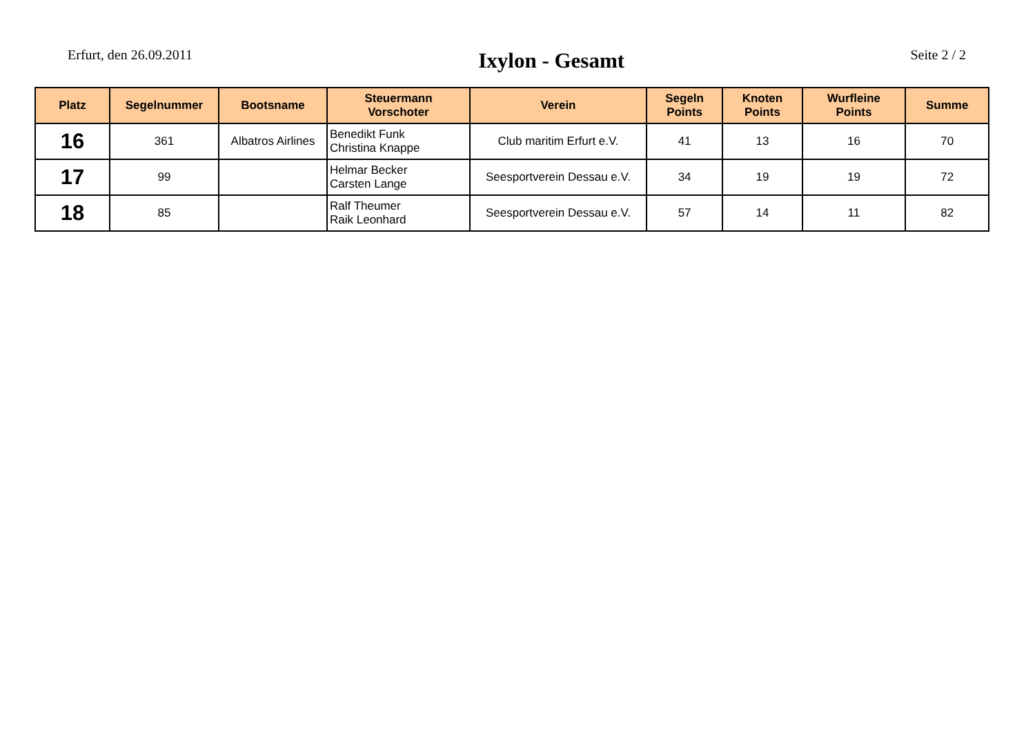Erfurt, den 26.09.2011
Ixylon - Gesamt
Seite 2 / 2
| Platz | Segelnummer | Bootsname | Steuermann Vorschoter | Verein | Segeln Points | Knoten Points | Wurfleine Points | Summe |
| --- | --- | --- | --- | --- | --- | --- | --- | --- |
| 16 | 361 | Albatros Airlines | Benedikt Funk Christina Knappe | Club maritim Erfurt e.V. | 41 | 13 | 16 | 70 |
| 17 | 99 | | Helmar Becker Carsten Lange | Seesportverein Dessau e.V. | 34 | 19 | 19 | 72 |
| 18 | 85 | | Ralf Theumer Raik Leonhard | Seesportverein Dessau e.V. | 57 | 14 | 11 | 82 |